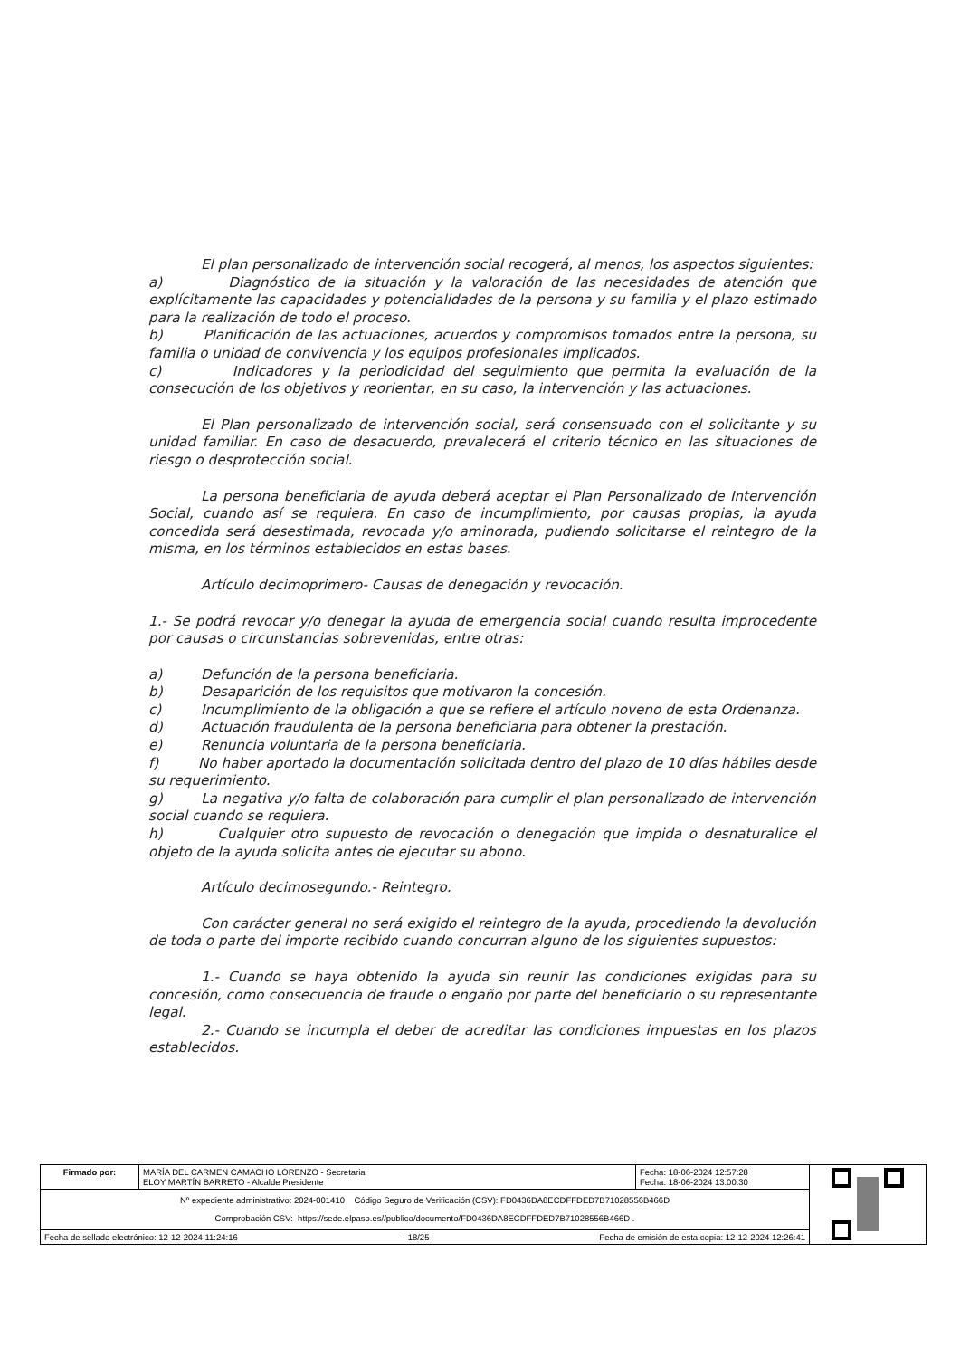El plan personalizado de intervención social recogerá, al menos, los aspectos siguientes:
a) Diagnóstico de la situación y la valoración de las necesidades de atención que explícitamente las capacidades y potencialidades de la persona y su familia y el plazo estimado para la realización de todo el proceso.
b) Planificación de las actuaciones, acuerdos y compromisos tomados entre la persona, su familia o unidad de convivencia y los equipos profesionales implicados.
c) Indicadores y la periodicidad del seguimiento que permita la evaluación de la consecución de los objetivos y reorientar, en su caso, la intervención y las actuaciones.
El Plan personalizado de intervención social, será consensuado con el solicitante y su unidad familiar. En caso de desacuerdo, prevalecerá el criterio técnico en las situaciones de riesgo o desprotección social.
La persona beneficiaria de ayuda deberá aceptar el Plan Personalizado de Intervención Social, cuando así se requiera. En caso de incumplimiento, por causas propias, la ayuda concedida será desestimada, revocada y/o aminorada, pudiendo solicitarse el reintegro de la misma, en los términos establecidos en estas bases.
Artículo decimoprimero- Causas de denegación y revocación.
1.- Se podrá revocar y/o denegar la ayuda de emergencia social cuando resulta improcedente por causas o circunstancias sobrevenidas, entre otras:
a) Defunción de la persona beneficiaria.
b) Desaparición de los requisitos que motivaron la concesión.
c) Incumplimiento de la obligación a que se refiere el artículo noveno de esta Ordenanza.
d) Actuación fraudulenta de la persona beneficiaria para obtener la prestación.
e) Renuncia voluntaria de la persona beneficiaria.
f) No haber aportado la documentación solicitada dentro del plazo de 10 días hábiles desde su requerimiento.
g) La negativa y/o falta de colaboración para cumplir el plan personalizado de intervención social cuando se requiera.
h) Cualquier otro supuesto de revocación o denegación que impida o desnaturalice el objeto de la ayuda solicita antes de ejecutar su abono.
Artículo decimosegundo.- Reintegro.
Con carácter general no será exigido el reintegro de la ayuda, procediendo la devolución de toda o parte del importe recibido cuando concurran alguno de los siguientes supuestos:
1.- Cuando se haya obtenido la ayuda sin reunir las condiciones exigidas para su concesión, como consecuencia de fraude o engaño por parte del beneficiario o su representante legal.
2.- Cuando se incumpla el deber de acreditar las condiciones impuestas en los plazos establecidos.
| Firmado por: | MARÍA DEL CARMEN CAMACHO LORENZO - Secretaria ELOY MARTÍN BARRETO - Alcalde Presidente | Fecha: 18-06-2024 12:57:28 Fecha: 18-06-2024 13:00:30 | |
| Nº expediente administrativo: 2024-001410 Código Seguro de Verificación (CSV): FD0436DA8ECDFFDED7B71028556B466D Comprobación CSV: https://sede.elpaso.es//publico/documento/FD0436DA8ECDFFDED7B71028556B466D . | | | |
| Fecha de sellado electrónico: 12-12-2024 11:24:16 Fecha de emisión de esta copia: 12-12-2024 12:26:41 - 18/25 - | | | |